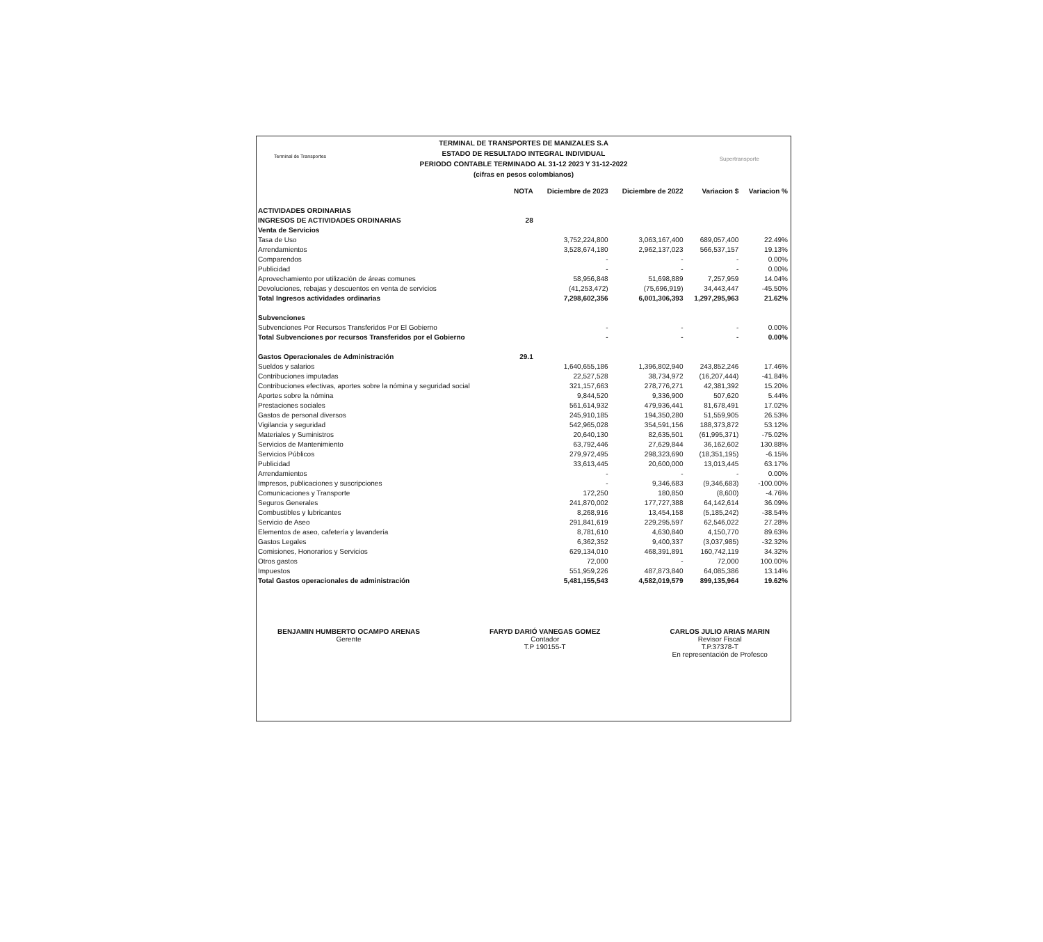Terminal de Transportes Supertransporte
TERMINAL DE TRANSPORTES DE MANIZALES S.A
ESTADO DE RESULTADO INTEGRAL INDIVIDUAL
PERIODO CONTABLE TERMINADO AL 31-12 2023 Y 31-12-2022
(cifras en pesos colombianos)
| | NOTA | Diciembre de 2023 | Diciembre de 2022 | Variacion $ | Variacion % |
| --- | --- | --- | --- | --- | --- |
| ACTIVIDADES ORDINARIAS | | | | | |
| INGRESOS DE ACTIVIDADES ORDINARIAS | 28 | | | | |
| Venta de Servicios | | | | | |
| Tasa de Uso | | 3,752,224,800 | 3,063,167,400 | 689,057,400 | 22.49% |
| Arrendamientos | | 3,528,674,180 | 2,962,137,023 | 566,537,157 | 19.13% |
| Comparendos | | - | - | - | 0.00% |
| Publicidad | | - | - | - | 0.00% |
| Aprovechamiento por utilización de áreas comunes | | 58,956,848 | 51,698,889 | 7,257,959 | 14.04% |
| Devoluciones, rebajas y descuentos en venta de servicios | | (41,253,472) | (75,696,919) | 34,443,447 | -45.50% |
| Total Ingresos actividades ordinarias | | 7,298,602,356 | 6,001,306,393 | 1,297,295,963 | 21.62% |
| Subvenciones | | | | | |
| Subvenciones Por Recursos Transferidos Por El Gobierno | | - | - | - | 0.00% |
| Total Subvenciones por recursos Transferidos por el Gobierno | | - | - | - | 0.00% |
| Gastos Operacionales de Administración | 29.1 | | | | |
| Sueldos y salarios | | 1,640,655,186 | 1,396,802,940 | 243,852,246 | 17.46% |
| Contribuciones imputadas | | 22,527,528 | 38,734,972 | (16,207,444) | -41.84% |
| Contribuciones efectivas, aportes sobre la nómina y seguridad social | | 321,157,663 | 278,776,271 | 42,381,392 | 15.20% |
| Aportes sobre la nómina | | 9,844,520 | 9,336,900 | 507,620 | 5.44% |
| Prestaciones sociales | | 561,614,932 | 479,936,441 | 81,678,491 | 17.02% |
| Gastos de personal diversos | | 245,910,185 | 194,350,280 | 51,559,905 | 26.53% |
| Vigilancia y seguridad | | 542,965,028 | 354,591,156 | 188,373,872 | 53.12% |
| Materiales y Suministros | | 20,640,130 | 82,635,501 | (61,995,371) | -75.02% |
| Servicios de Mantenimiento | | 63,792,446 | 27,629,844 | 36,162,602 | 130.88% |
| Servicios Públicos | | 279,972,495 | 298,323,690 | (18,351,195) | -6.15% |
| Publicidad | | 33,613,445 | 20,600,000 | 13,013,445 | 63.17% |
| Arrendamientos | | - | - | - | 0.00% |
| Impresos, publicaciones y suscripciones | | - | 9,346,683 | (9,346,683) | -100.00% |
| Comunicaciones y Transporte | | 172,250 | 180,850 | (8,600) | -4.76% |
| Seguros Generales | | 241,870,002 | 177,727,388 | 64,142,614 | 36.09% |
| Combustibles y lubricantes | | 8,268,916 | 13,454,158 | (5,185,242) | -38.54% |
| Servicio de Aseo | | 291,841,619 | 229,295,597 | 62,546,022 | 27.28% |
| Elementos de aseo, cafetería y lavandería | | 8,781,610 | 4,630,840 | 4,150,770 | 89.63% |
| Gastos Legales | | 6,362,352 | 9,400,337 | (3,037,985) | -32.32% |
| Comisiones, Honorarios y Servicios | | 629,134,010 | 468,391,891 | 160,742,119 | 34.32% |
| Otros gastos | | 72,000 | - | 72,000 | 100.00% |
| Impuestos | | 551,959,226 | 487,873,840 | 64,085,386 | 13.14% |
| Total Gastos operacionales de administración | | 5,481,155,543 | 4,582,019,579 | 899,135,964 | 19.62% |
BENJAMIN HUMBERTO OCAMPO ARENAS
Gerente
FARYD DARIÓ VANEGAS GOMEZ
Contador
T.P 190155-T
CARLOS JULIO ARIAS MARIN
Revisor Fiscal
T.P.37378-T
En representación de Profesco